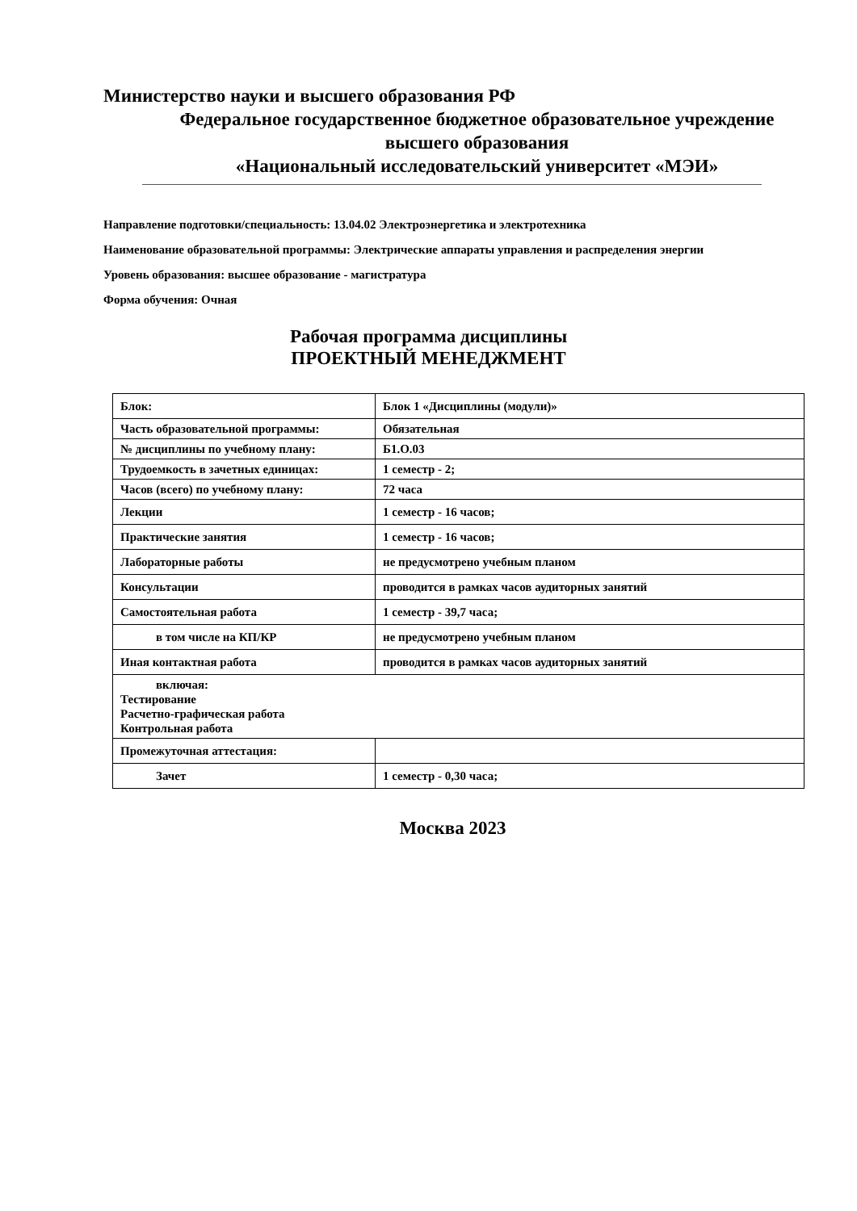Министерство науки и высшего образования РФ
Федеральное государственное бюджетное образовательное учреждение
высшего образования
«Национальный исследовательский университет «МЭИ»
Направление подготовки/специальность: 13.04.02 Электроэнергетика и электротехника
Наименование образовательной программы: Электрические аппараты управления и распределения энергии
Уровень образования: высшее образование - магистратура
Форма обучения: Очная
Рабочая программа дисциплины
ПРОЕКТНЫЙ МЕНЕДЖМЕНТ
| Блок: | Блок 1 «Дисциплины (модули)» |
| Часть образовательной программы: | Обязательная |
| № дисциплины по учебному плану: | Б1.О.03 |
| Трудоемкость в зачетных единицах: | 1 семестр - 2; |
| Часов (всего) по учебному плану: | 72 часа |
| Лекции | 1 семестр - 16 часов; |
| Практические занятия | 1 семестр - 16 часов; |
| Лабораторные работы | не предусмотрено учебным планом |
| Консультации | проводится в рамках часов аудиторных занятий |
| Самостоятельная работа | 1 семестр - 39,7 часа; |
| в том числе на КП/КР | не предусмотрено учебным планом |
| Иная контактная работа | проводится в рамках часов аудиторных занятий |
| включая: Тестирование Расчетно-графическая работа Контрольная работа | |
| Промежуточная аттестация: | |
| Зачет | 1 семестр - 0,30 часа; |
Москва 2023